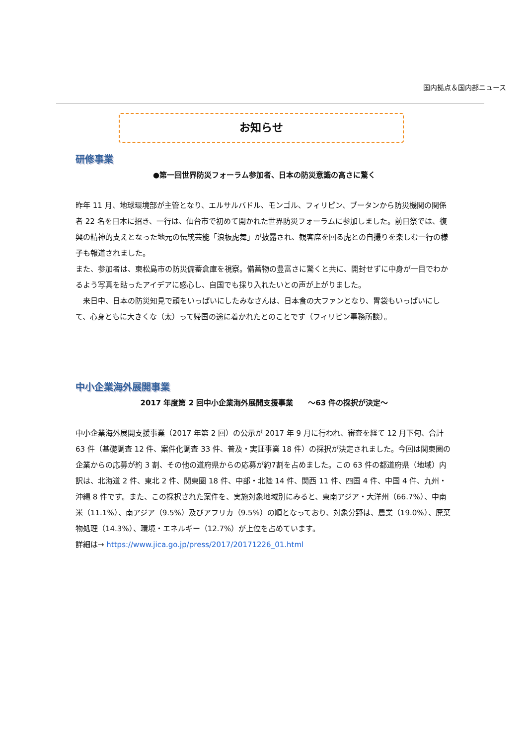国内拠点＆国内部ニュース
お知らせ
研修事業
●第一回世界防災フォーラム参加者、日本の防災意識の高さに驚く
昨年 11 月、地球環境部が主管となり、エルサルバドル、モンゴル、フィリピン、ブータンから防災機関の関係者 22 名を日本に招き、一行は、仙台市で初めて開かれた世界防災フォーラムに参加しました。前日祭では、復興の精神的支えとなった地元の伝統芸能「浪板虎舞」が披露され、観客席を回る虎との自撮りを楽しむ一行の様子も報道されました。
また、参加者は、東松島市の防災備蓄倉庫を視察。備蓄物の豊富さに驚くと共に、開封せずに中身が一目でわかるよう写真を貼ったアイデアに感心し、自国でも採り入れたいとの声が上がりました。
　来日中、日本の防災知見で頭をいっぱいにしたみなさんは、日本食の大ファンとなり、胃袋もいっぱいにして、心身ともに大きくな（太）って帰国の途に着かれたとのことです（フィリピン事務所談）。
中小企業海外展開事業
2017 年度第 2 回中小企業海外展開支援事業　　～63 件の採択が決定～
中小企業海外展開支援事業（2017 年第 2 回）の公示が 2017 年 9 月に行われ、審査を経て 12 月下旬、合計 63 件（基礎調査 12 件、案件化調査 33 件、普及・実証事業 18 件）の採択が決定されました。今回は関東圏の企業からの応募が約 3 割、その他の道府県からの応募が約7割を占めました。この 63 件の都道府県（地域）内訳は、北海道 2 件、東北 2 件、関東圏 18 件、中部・北陸 14 件、関西 11 件、四国 4 件、中国 4 件、九州・沖縄 8 件です。また、この採択された案件を、実施対象地域別にみると、東南アジア・大洋州（66.7%）、中南米（11.1%）、南アジア（9.5%）及びアフリカ（9.5%）の順となっており、対象分野は、農業（19.0%）、廃棄物処理（14.3%）、環境・エネルギー（12.7%）が上位を占めています。
詳細は→ https://www.jica.go.jp/press/2017/20171226_01.html